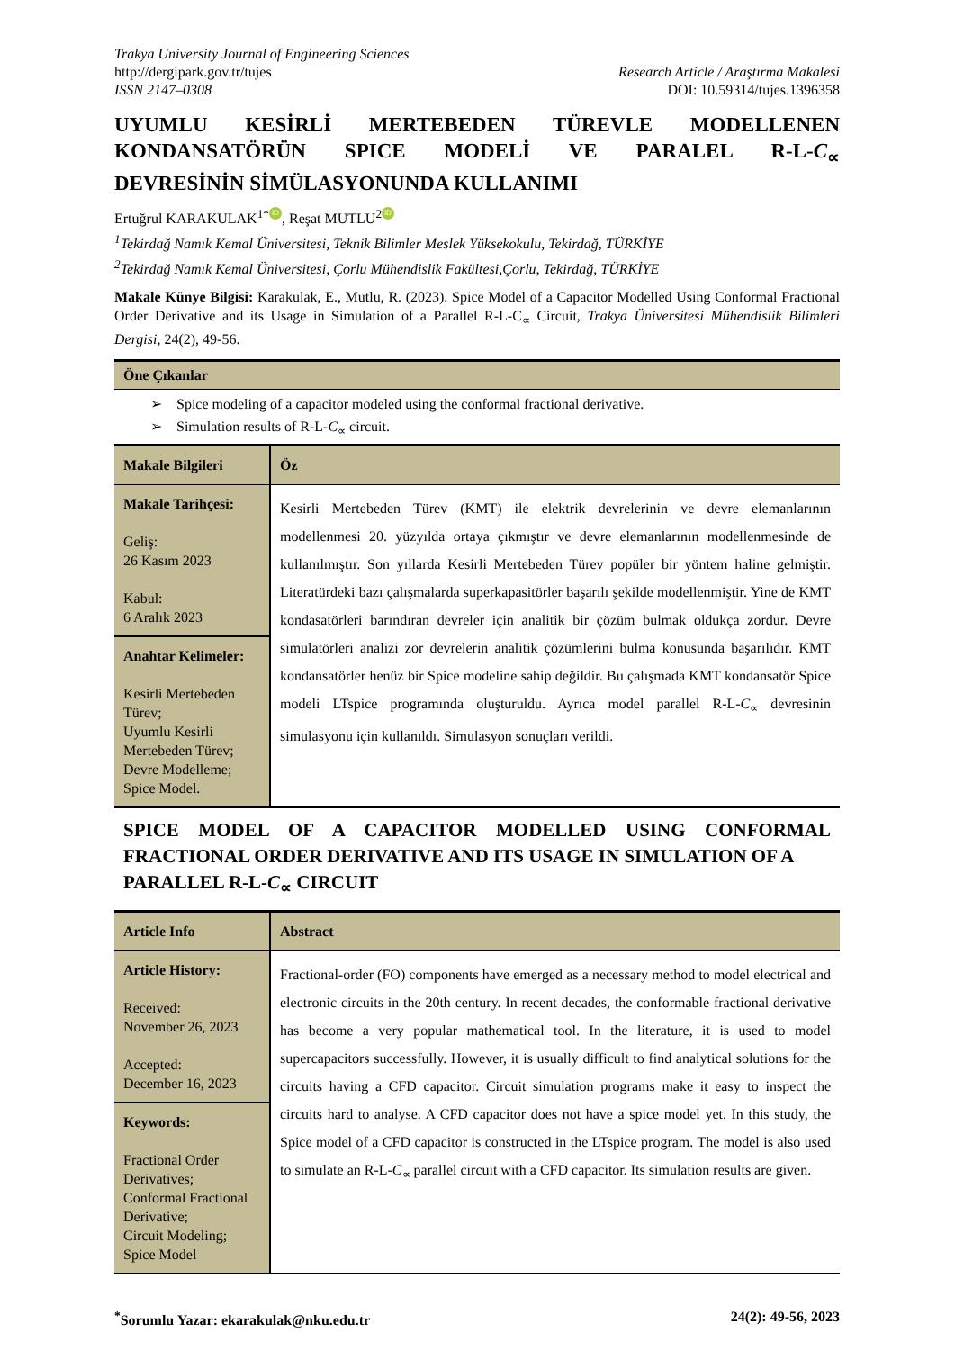Trakya University Journal of Engineering Sciences
http://dergipark.gov.tr/tujes
ISSN 2147–0308
Research Article / Araştırma Makalesi
DOI: 10.59314/tujes.1396358
UYUMLU KESİRLİ MERTEBEDEN TÜREVLE MODELLENEN KONDANSATÖRÜN SPICE MODELİ VE PARALEL R-L-C<sub>∝</sub>
DEVRESİNİN SİMÜLASYONUNDA KULLANIMI
Ertuğrul KARAKULAK<sup>1*</sup> iD, Reşat MUTLU<sup>2</sup> iD
<sup>1</sup> Tekirdağ Namık Kemal Üniversitesi, Teknik Bilimler Meslek Yüksekokulu, Tekirdağ, TÜRKİYE
<sup>2</sup> Tekirdağ Namık Kemal Üniversitesi, Çorlu Mühendislik Fakültesi,Çorlu, Tekirdağ, TÜRKİYE
Makale Künye Bilgisi: Karakulak, E., Mutlu, R. (2023). Spice Model of a Capacitor Modelled Using Conformal Fractional Order Derivative and its Usage in Simulation of a Parallel R-L-C<sub>∝</sub> Circuit, Trakya Üniversitesi Mühendislik Bilimleri Dergisi, 24(2), 49-56.
Öne Çıkanlar
➢ Spice modeling of a capacitor modeled using the conformal fractional derivative.
➢ Simulation results of R-L-C<sub>∝</sub> circuit.
| Makale Bilgileri | Öz |
| --- | --- |
| Makale Tarihçesi: Geliş: 26 Kasım 2023 Kabul: 6 Aralık 2023 | Kesirli Mertebeden Türev (KMT) ile elektrik devrelerinin ve devre elemanlarının modellenmesi 20. yüzyılda ortaya çıkmıştır ve devre elemanlarının modellenmesinde de kullanılmıştır. Son yıllarda Kesirli Mertebeden Türev popüler bir yöntem haline gelmiştir. Literatürdeki bazı çalışmalarda superkapasitörler başarılı şekilde modellenmiştir. Yine de KMT kondasatörleri barındıran devreler için analitik bir çözüm bulmak oldukça zordur. Devre simulatörleri analizi zor devrelerin analitik çözümlerini bulma konusunda başarılıdır. KMT kondansatörler henüz bir Spice modeline sahip değildir. Bu çalışmada KMT kondansatör Spice modeli LTspice programında oluşturuldu. Ayrıca model parallel R-L- C<sub>∝</sub> devresinin simulasyonu için kullanıldı. Simulasyon sonuçları verildi. |
| Anahtar Kelimeler: Kesirli Mertebeden Türev; Uyumlu Kesirli Mertebeden Türev; Devre Modelleme; Spice Model. | |
SPICE MODEL OF A CAPACITOR MODELLED USING CONFORMAL FRACTIONAL ORDER DERIVATIVE AND ITS USAGE IN SIMULATION OF A
PARALLEL R-L-C<sub>∝</sub> CIRCUIT
| Article Info | Abstract |
| --- | --- |
| Article History: Received: November 26, 2023 Accepted: December 16, 2023 | Fractional-order (FO) components have emerged as a necessary method to model electrical and electronic circuits in the 20th century. In recent decades, the conformable fractional derivative has become a very popular mathematical tool. In the literature, it is used to model supercapacitors successfully. However, it is usually difficult to find analytical solutions for the circuits having a CFD capacitor. Circuit simulation programs make it easy to inspect the circuits hard to analyse. A CFD capacitor does not have a spice model yet. In this study, the Spice model of a CFD capacitor is constructed in the LTspice program. The model is also used to simulate an R-L- C<sub>∝</sub> parallel circuit with a CFD capacitor. Its simulation results are given. |
| Keywords: Fractional Order Derivatives; Conformal Fractional Derivative; Circuit Modeling; Spice Model | |
<sup>*</sup> Sorumlu Yazar: ekarakulak@nku.edu.tr
24(2): 49-56, 2023